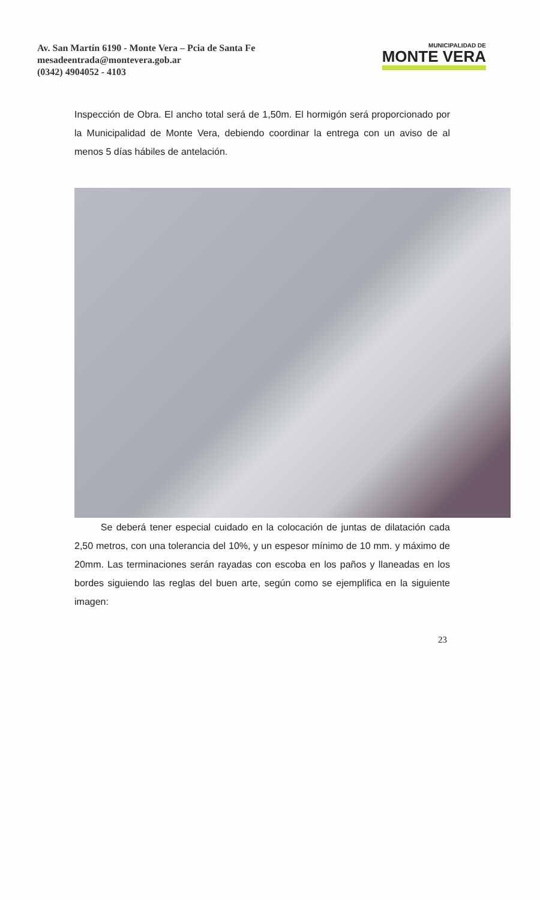Av. San Martín 6190 - Monte Vera – Pcia de Santa Fe
mesadeentrada@montevera.gob.ar
(0342) 4904052 - 4103
MUNICIPALIDAD DE
MONTE VERA
Inspección de Obra. El ancho total será de 1,50m. El hormigón será proporcionado por la Municipalidad de Monte Vera, debiendo coordinar la entrega con un aviso de al menos 5 días hábiles de antelación.
Se deberá tener especial cuidado en la colocación de juntas de dilatación cada 2,50 metros, con una tolerancia del 10%, y un espesor mínimo de 10 mm. y máximo de 20mm. Las terminaciones serán rayadas con escoba en los paños y llaneadas en los bordes siguiendo las reglas del buen arte, según como se ejemplifica en la siguiente imagen:
23